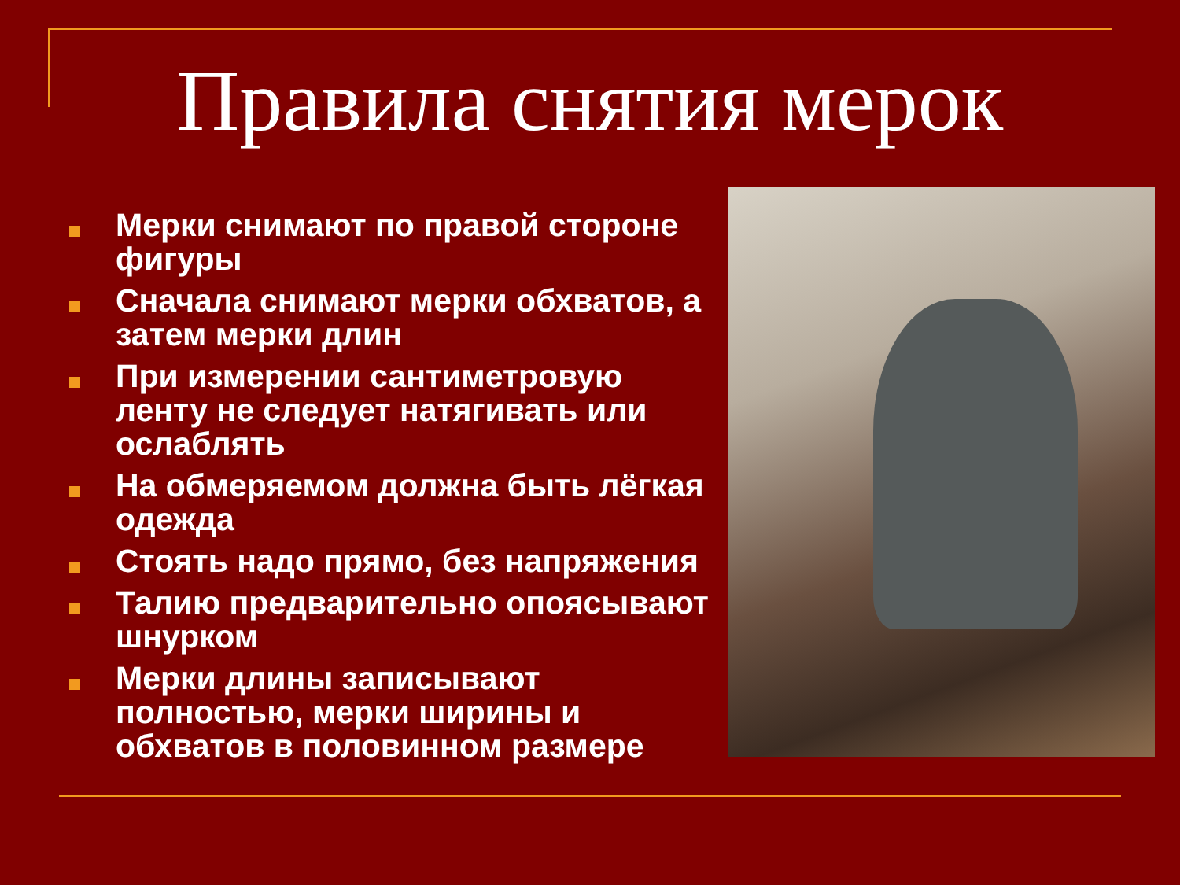Правила снятия мерок
Мерки снимают по правой стороне фигуры
Сначала снимают мерки обхватов, а затем мерки длин
При измерении сантиметровую ленту не следует натягивать или ослаблять
На обмеряемом должна быть лёгкая одежда
Стоять надо прямо, без напряжения
Талию предварительно опоясывают шнурком
Мерки длины записывают полностью, мерки ширины и обхватов в половинном размере